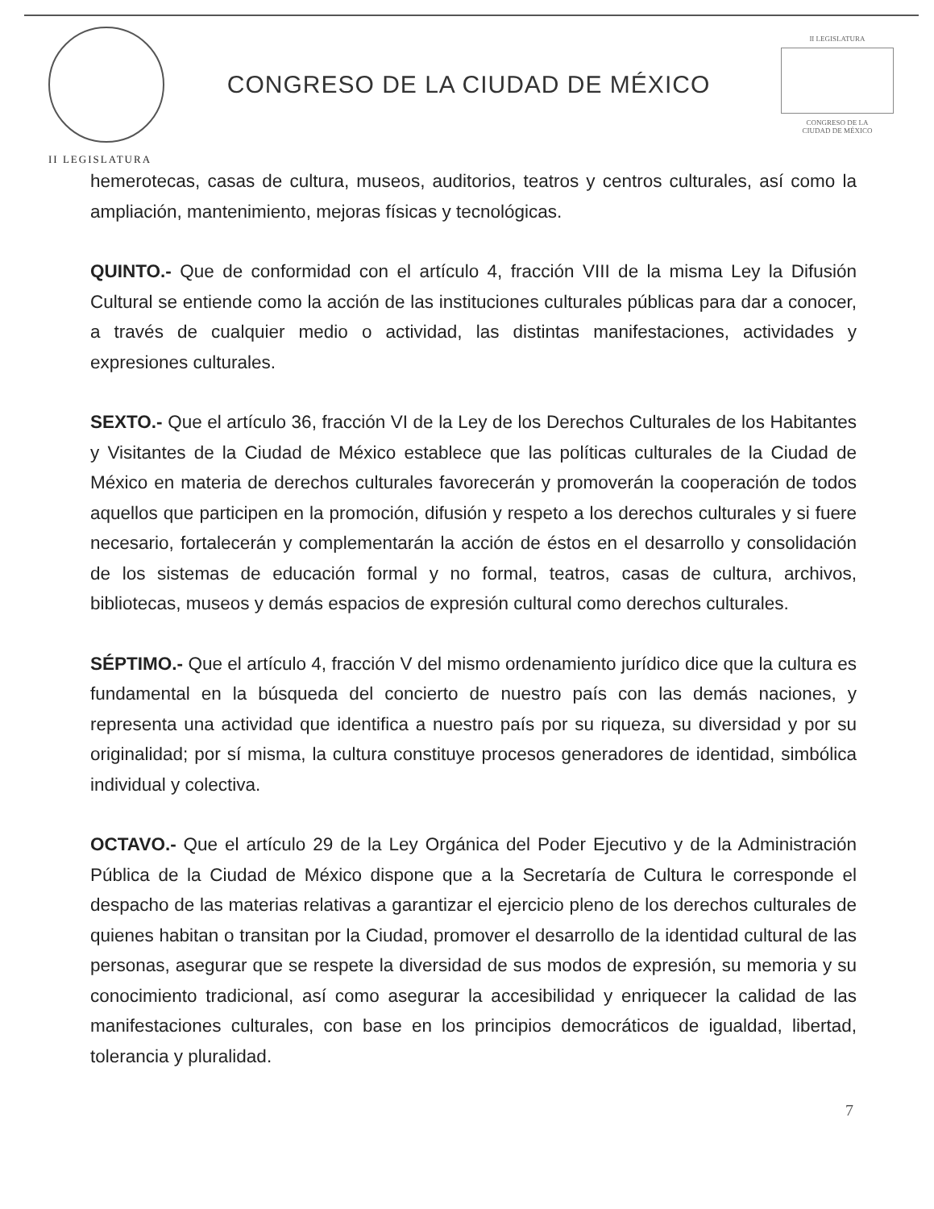CONGRESO DE LA CIUDAD DE MÉXICO
II LEGISLATURA
CONGRESO DE LA
CIUDAD DE MÉXICO
II LEGISLATURA
hemerotecas, casas de cultura, museos, auditorios, teatros y centros culturales, así como la ampliación, mantenimiento, mejoras físicas y tecnológicas.
QUINTO.- Que de conformidad con el artículo 4, fracción VIII de la misma Ley la Difusión Cultural se entiende como la acción de las instituciones culturales públicas para dar a conocer, a través de cualquier medio o actividad, las distintas manifestaciones, actividades y expresiones culturales.
SEXTO.- Que el artículo 36, fracción VI de la Ley de los Derechos Culturales de los Habitantes y Visitantes de la Ciudad de México establece que las políticas culturales de la Ciudad de México en materia de derechos culturales favorecerán y promoverán la cooperación de todos aquellos que participen en la promoción, difusión y respeto a los derechos culturales y si fuere necesario, fortalecerán y complementarán la acción de éstos en el desarrollo y consolidación de los sistemas de educación formal y no formal, teatros, casas de cultura, archivos, bibliotecas, museos y demás espacios de expresión cultural como derechos culturales.
SÉPTIMO.- Que el artículo 4, fracción V del mismo ordenamiento jurídico dice que la cultura es fundamental en la búsqueda del concierto de nuestro país con las demás naciones, y representa una actividad que identifica a nuestro país por su riqueza, su diversidad y por su originalidad; por sí misma, la cultura constituye procesos generadores de identidad, simbólica individual y colectiva.
OCTAVO.- Que el artículo 29 de la Ley Orgánica del Poder Ejecutivo y de la Administración Pública de la Ciudad de México dispone que a la Secretaría de Cultura le corresponde el despacho de las materias relativas a garantizar el ejercicio pleno de los derechos culturales de quienes habitan o transitan por la Ciudad, promover el desarrollo de la identidad cultural de las personas, asegurar que se respete la diversidad de sus modos de expresión, su memoria y su conocimiento tradicional, así como asegurar la accesibilidad y enriquecer la calidad de las manifestaciones culturales, con base en los principios democráticos de igualdad, libertad, tolerancia y pluralidad.
7